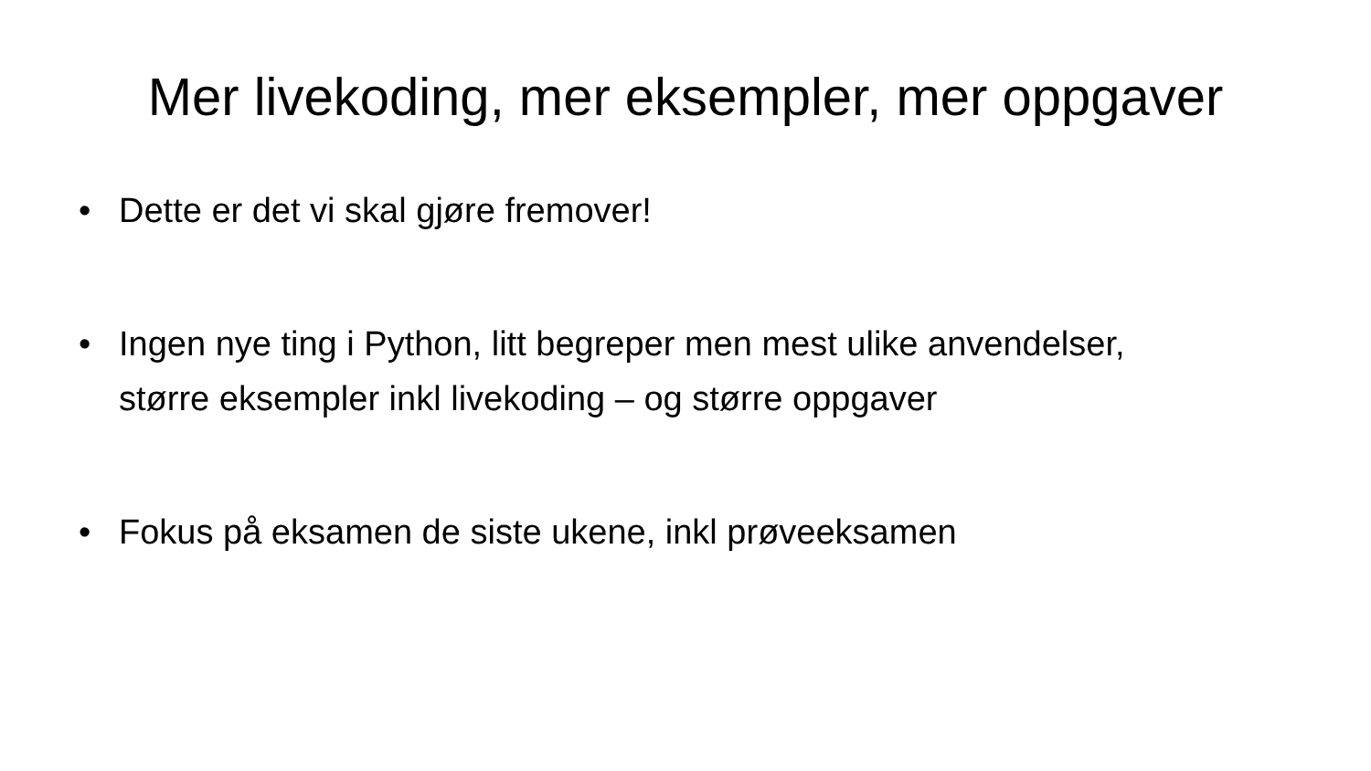Mer livekoding, mer eksempler, mer oppgaver
• Dette er det vi skal gjøre fremover!
• Ingen nye ting i Python, litt begreper men mest ulike anvendelser, større eksempler inkl livekoding – og større oppgaver
• Fokus på eksamen de siste ukene, inkl prøveeksamen